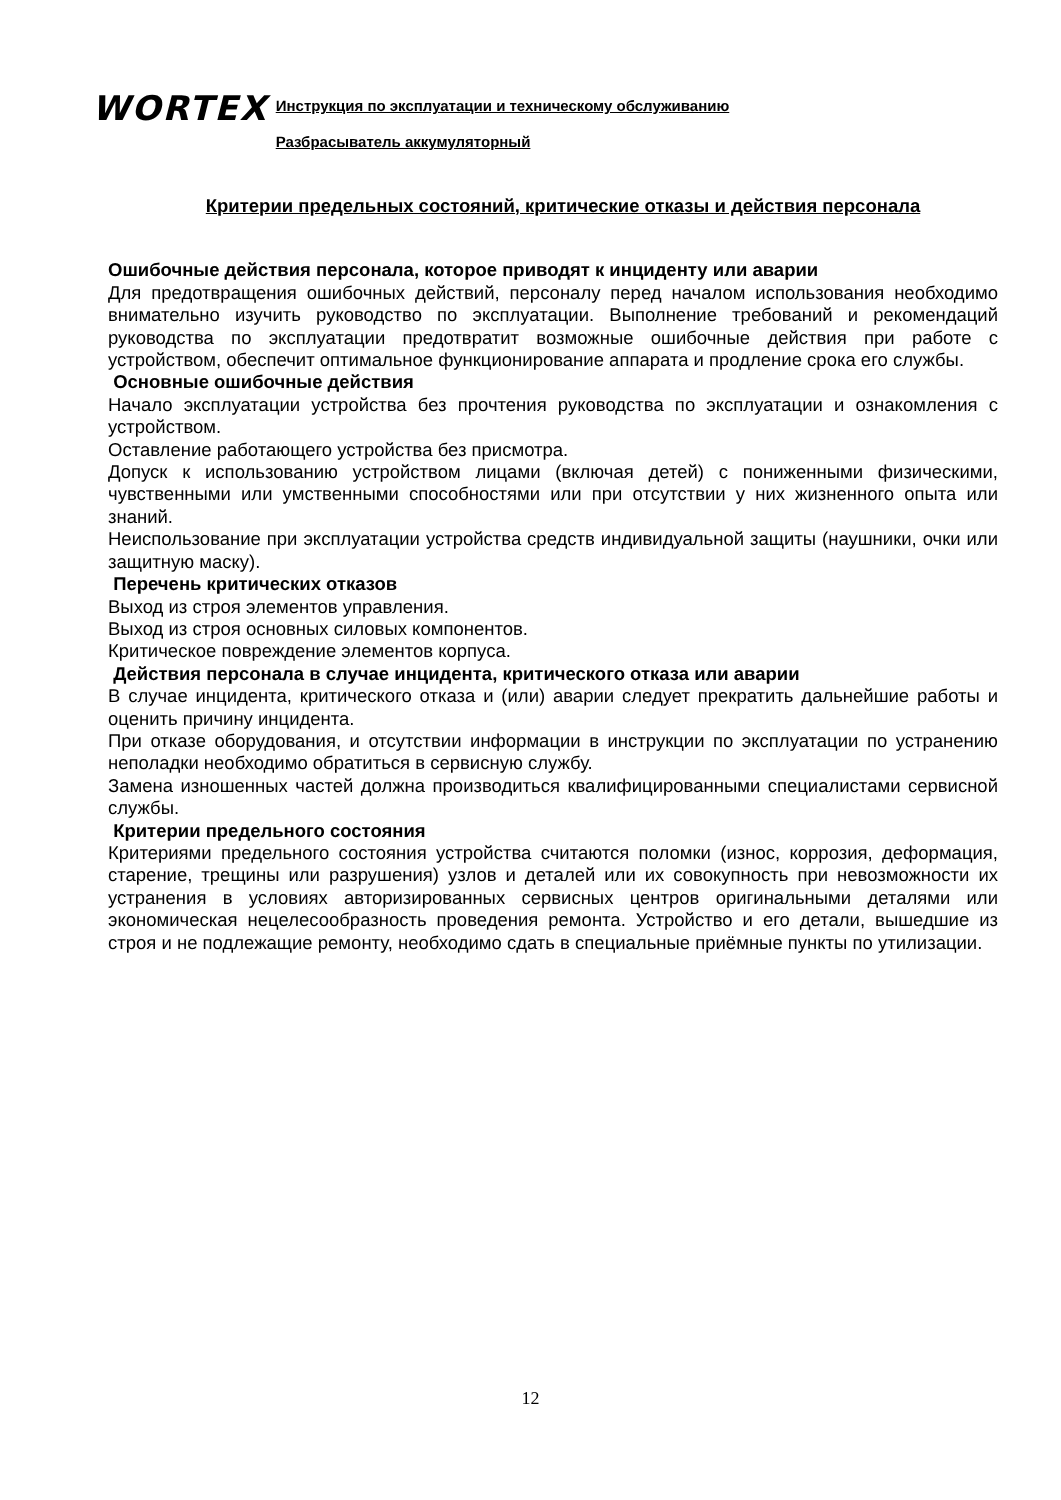WORTEX
Инструкция по эксплуатации и техническому обслуживанию
Разбрасыватель аккумуляторный
Критерии предельных состояний, критические отказы и действия персонала
Ошибочные действия персонала, которое приводят к инциденту или аварии
Для предотвращения ошибочных действий, персоналу перед началом использования необходимо внимательно изучить руководство по эксплуатации. Выполнение требований и рекомендаций руководства по эксплуатации предотвратит возможные ошибочные действия при работе с устройством, обеспечит оптимальное функционирование аппарата и продление срока его службы.
Основные ошибочные действия
Начало эксплуатации устройства без прочтения руководства по эксплуатации и ознакомления с устройством.
Оставление работающего устройства без присмотра.
Допуск к использованию устройством лицами (включая детей) с пониженными физическими, чувственными или умственными способностями или при отсутствии у них жизненного опыта или знаний.
Неиспользование при эксплуатации устройства средств индивидуальной защиты (наушники, очки или защитную маску).
Перечень критических отказов
Выход из строя элементов управления.
Выход из строя основных силовых компонентов.
Критическое повреждение элементов корпуса.
Действия персонала в случае инцидента, критического отказа или аварии
В случае инцидента, критического отказа и (или) аварии следует прекратить дальнейшие работы и оценить причину инцидента.
При отказе оборудования, и отсутствии информации в инструкции по эксплуатации по устранению неполадки необходимо обратиться в сервисную службу.
Замена изношенных частей должна производиться квалифицированными специалистами сервисной службы.
Критерии предельного состояния
Критериями предельного состояния устройства считаются поломки (износ, коррозия, деформация, старение, трещины или разрушения) узлов и деталей или их совокупность при невозможности их устранения в условиях авторизированных сервисных центров оригинальными деталями или экономическая нецелесообразность проведения ремонта. Устройство и его детали, вышедшие из строя и не подлежащие ремонту, необходимо сдать в специальные приёмные пункты по утилизации.
12